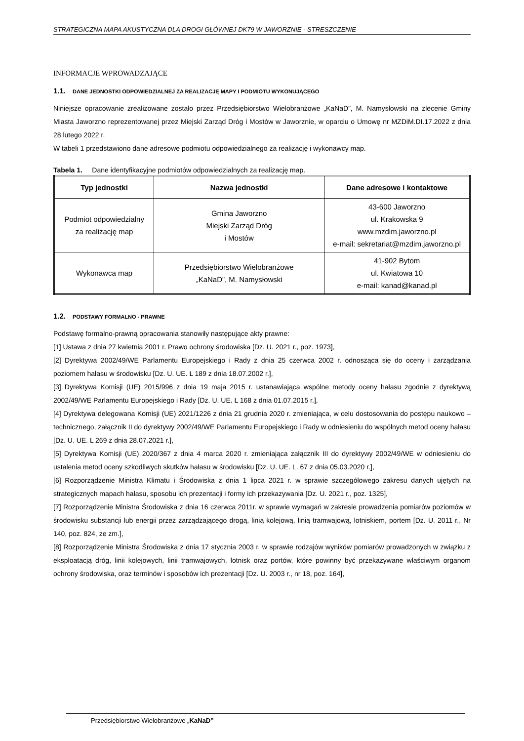STRATEGICZNA MAPA AKUSTYCZNA DLA DROGI GŁÓWNEJ DK79 W JAWORZNIE - STRESZCZENIE
INFORMACJE WPROWADZAJĄCE
1.1. DANE JEDNOSTKI ODPOWIEDZIALNEJ ZA REALIZACJĘ MAPY I PODMIOTU WYKONUJĄCEGO
Niniejsze opracowanie zrealizowane zostało przez Przedsiębiorstwo Wielobranżowe „KaNaD”, M. Namysłowski na zlecenie Gminy Miasta Jaworzno reprezentowanej przez Miejski Zarząd Dróg i Mostów w Jaworznie, w oparciu o Umowę nr MZDiM.DI.17.2022 z dnia 28 lutego 2022 r.
W tabeli 1 przedstawiono dane adresowe podmiotu odpowiedzialnego za realizację i wykonawcy map.
Tabela 1. Dane identyfikacyjne podmiotów odpowiedzialnych za realizację map.
| Typ jednostki | Nazwa jednostki | Dane adresowe i kontaktowe |
| --- | --- | --- |
| Podmiot odpowiedzialny za realizację map | Gmina Jaworzno Miejski Zarząd Dróg i Mostów | 43-600 Jaworzno ul. Krakowska 9 www.mzdim.jaworzno.pl e-mail: sekretariat@mzdim.jaworzno.pl |
| Wykonawca map | Przedsiębiorstwo Wielobranżowe „KaNaD”, M. Namysłowski | 41-902 Bytom ul. Kwiatowa 10 e-mail: kanad@kanad.pl |
1.2. PODSTAWY FORMALNO - PRAWNE
Podstawę formalno-prawną opracowania stanowiły następujące akty prawne:
[1] Ustawa z dnia 27 kwietnia 2001 r. Prawo ochrony środowiska [Dz. U. 2021 r., poz. 1973],
[2] Dyrektywa 2002/49/WE Parlamentu Europejskiego i Rady z dnia 25 czerwca 2002 r. odnosząca się do oceny i zarządzania poziomem hałasu w środowisku [Dz. U. UE. L 189 z dnia 18.07.2002 r.],
[3] Dyrektywa Komisji (UE) 2015/996 z dnia 19 maja 2015 r. ustanawiająca wspólne metody oceny hałasu zgodnie z dyrektywą 2002/49/WE Parlamentu Europejskiego i Rady [Dz. U. UE. L 168 z dnia 01.07.2015 r.],
[4] Dyrektywa delegowana Komisji (UE) 2021/1226 z dnia 21 grudnia 2020 r. zmieniająca, w celu dostosowania do postępu naukowo – technicznego, załącznik II do dyrektywy 2002/49/WE Parlamentu Europejskiego i Rady w odniesieniu do wspólnych metod oceny hałasu [Dz. U. UE. L 269 z dnia 28.07.2021 r.],
[5] Dyrektywa Komisji (UE) 2020/367 z dnia 4 marca 2020 r. zmieniająca załącznik III do dyrektywy 2002/49/WE w odniesieniu do ustalenia metod oceny szkodliwych skutków hałasu w środowisku [Dz. U. UE. L. 67 z dnia 05.03.2020 r.],
[6] Rozporządzenie Ministra Klimatu i Środowiska z dnia 1 lipca 2021 r. w sprawie szczegółowego zakresu danych ujętych na strategicznych mapach hałasu, sposobu ich prezentacji i formy ich przekazywania [Dz. U. 2021 r., poz. 1325],
[7] Rozporządzenie Ministra Środowiska z dnia 16 czerwca 2011r. w sprawie wymagań w zakresie prowadzenia pomiarów poziomów w środowisku substancji lub energii przez zarządzającego drogą, linią kolejową, linią tramwajową, lotniskiem, portem [Dz. U. 2011 r., Nr 140, poz. 824, ze zm.],
[8] Rozporządzenie Ministra Środowiska z dnia 17 stycznia 2003 r. w sprawie rodzajów wyników pomiarów prowadzonych w związku z eksploatacją dróg, linii kolejowych, linii tramwajowych, lotnisk oraz portów, które powinny być przekazywane właściwym organom ochrony środowiska, oraz terminów i sposobów ich prezentacji [Dz. U. 2003 r., nr 18, poz. 164],
Przedsiębiorstwo Wielobranżowe „KaNaD”